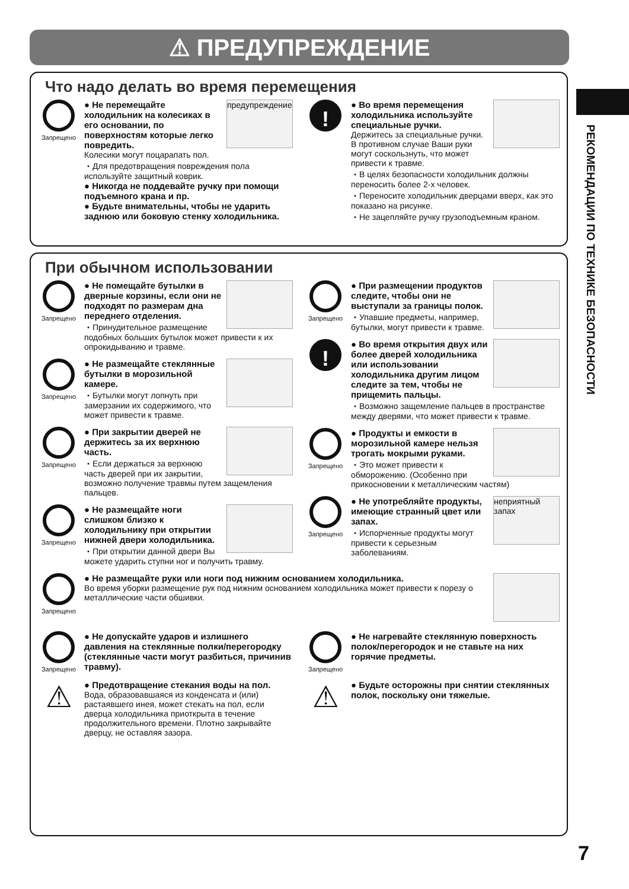⚠ ПРЕДУПРЕЖДЕНИЕ
РЕКОМЕНДАЦИИ ПО ТЕХНИКЕ БЕЗОПАСНОСТИ
Что надо делать во время перемещения
Запрещено
предупреждение
● Не перемещайте холодильник на колесиках в его основании, по поверхностям которые легко повредить.
Колесики могут поцарапать пол.
・Для предотвращения повреждения пола используйте защитный коврик.
● Никогда не поддевайте ручку при помощи подъемного крана и пр.
● Будьте внимательны, чтобы не ударить заднюю или боковую стенку холодильника.
!
● Во время перемещения холодильника используйте специальные ручки.
Держитесь за специальные ручки. В противном случае Ваши руки могут соскользнуть, что может привести к травме.
・В целях безопасности холодильник должны переносить более 2-х человек.
・Переносите холодильник дверцами вверх, как это показано на рисунке.
・Не зацепляйте ручку грузоподъемным краном.
При обычном использовании
Запрещено
● Не помещайте бутылки в дверные корзины, если они не подходят по размерам дна переднего отделения.
・Принудительное размещение подобных больших бутылок может привести к их опрокидыванию и травме.
Запрещено
● Не размещайте стеклянные бутылки в морозильной камере.
・Бутылки могут лопнуть при замерзании их содержимого, что может привести к травме.
Запрещено
● При закрытии дверей не держитесь за их верхнюю часть.
・Если держаться за верхнюю часть дверей при их закрытии, возможно получение травмы путем защемления пальцев.
Запрещено
● Не размещайте ноги слишком близко к холодильнику при открытии нижней двери холодильника.
・При открытии данной двери Вы можете ударить ступни ног и получить травму.
Запрещено
● При размещении продуктов следите, чтобы они не выступали за границы полок.
・Упавшие предметы, например, бутылки, могут привести к травме.
!
● Во время открытия двух или более дверей холодильника или использовании холодильника другим лицом следите за тем, чтобы не прищемить пальцы.
・Возможно защемление пальцев в пространстве между дверями, что может привести к травме.
Запрещено
● Продукты и емкости в морозильной камере нельзя трогать мокрыми руками.
・Это может привести к обморожению. (Особенно при прикосновении к металлическим частям)
Запрещено
неприятный запах
● Не употребляйте продукты, имеющие странный цвет или запах.
・Испорченные продукты могут привести к серьезным заболеваниям.
Запрещено
● Не размещайте руки или ноги под нижним основанием холодильника.
Во время уборки размещение рук под нижним основанием холодильника может привести к порезу о металлические части обшивки.
Запрещено
● Не допускайте ударов и излишнего давления на стеклянные полки/перегородку (стеклянные части могут разбиться, причинив травму).
⚠
● Предотвращение стекания воды на пол.
Вода, образовавшаяся из конденсата и (или) растаявшего инея, может стекать на пол, если дверца холодильника приоткрыта в течение продолжительного времени. Плотно закрывайте дверцу, не оставляя зазора.
Запрещено
● Не нагревайте стеклянную поверхность полок/перегородок и не ставьте на них горячие предметы.
⚠
● Будьте осторожны при снятии стеклянных полок, поскольку они тяжелые.
7